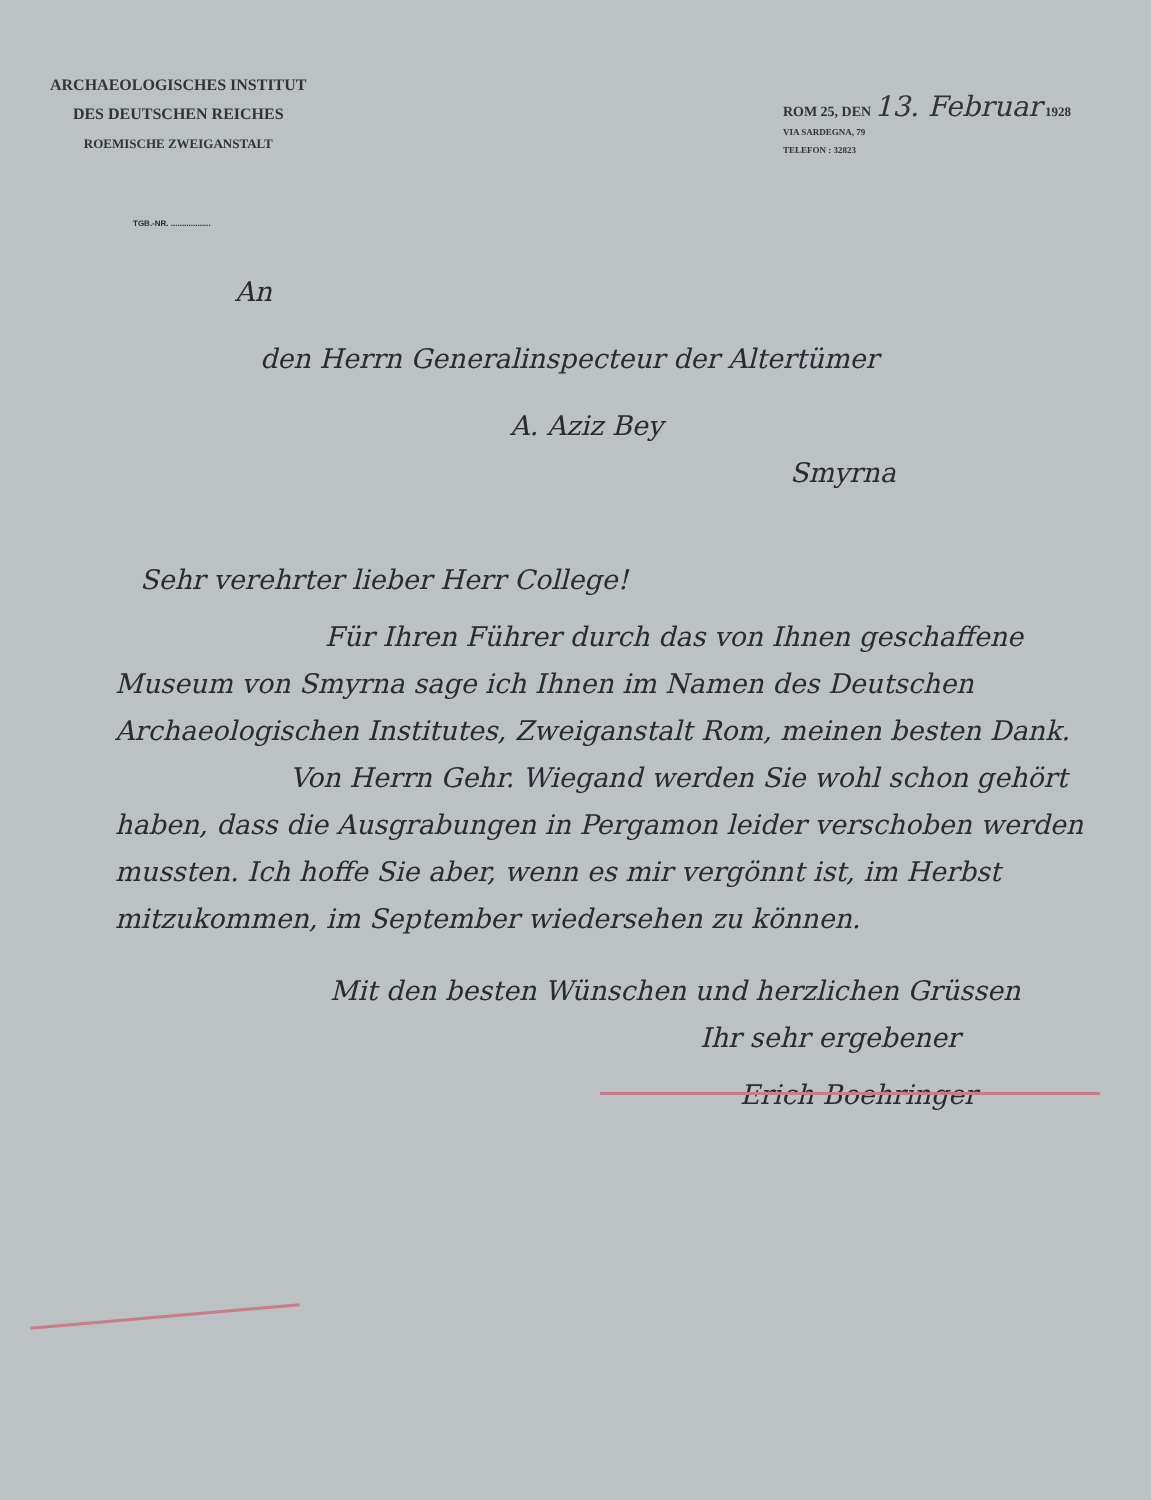ARCHAEOLOGISCHES INSTITUT
DES DEUTSCHEN REICHES
ROEMISCHE ZWEIGANSTALT
ROM 25, DEN 13. Februar 1928
VIA SARDEGNA, 79
TELEFON : 32823
TGB.-NR. ..................
An
den Herrn Generalinspecteur der Altertümer
A. Aziz Bey
Smyrna
Sehr verehrter lieber Herr College!
Für Ihren Führer durch das von Ihnen geschaffene Museum von Smyrna sage ich Ihnen im Namen des Deutschen Archaeologischen Institutes, Zweiganstalt Rom, meinen besten Dank.
Von Herrn Gehr. Wiegand werden Sie wohl schon gehört haben, dass die Ausgrabungen in Pergamon leider verschoben werden mussten. Ich hoffe Sie aber, wenn es mir vergönnt ist, im Herbst mitzukommen, im September wiedersehen zu können.
Mit den besten Wünschen und herzlichen Grüssen
Ihr sehr ergebener
Erich Boehringer